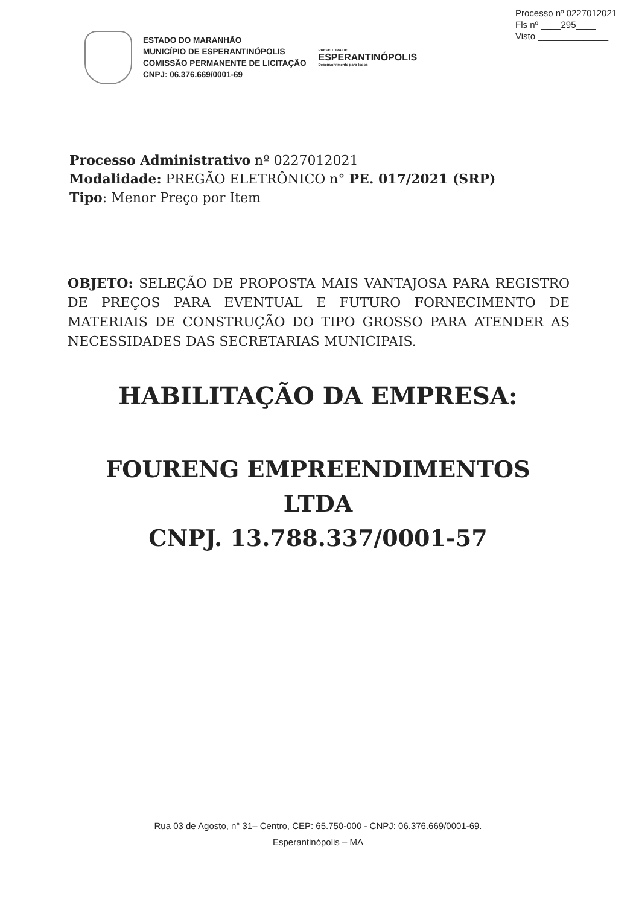Processo nº 0227012021
Fls nº ____295____
Visto ______________
ESTADO DO MARANHÃO
MUNICÍPIO DE ESPERANTINÓPOLIS
COMISSÃO PERMANENTE DE LICITAÇÃO
CNPJ: 06.376.669/0001-69
PREFEITURA DE
ESPERANTINÓPOLIS
Desenvolvimento para todos
Processo Administrativo nº 0227012021
Modalidade: PREGÃO ELETRÔNICO n° PE. 017/2021 (SRP)
Tipo: Menor Preço por Item
OBJETO: SELEÇÃO DE PROPOSTA MAIS VANTAJOSA PARA REGISTRO DE PREÇOS PARA EVENTUAL E FUTURO FORNECIMENTO DE MATERIAIS DE CONSTRUÇÃO DO TIPO GROSSO PARA ATENDER AS NECESSIDADES DAS SECRETARIAS MUNICIPAIS.
HABILITAÇÃO DA EMPRESA:
FOURENG EMPREENDIMENTOS
LTDA
CNPJ. 13.788.337/0001-57
Rua 03 de Agosto, n° 31– Centro, CEP: 65.750-000 - CNPJ: 06.376.669/0001-69.
Esperantinópolis – MA